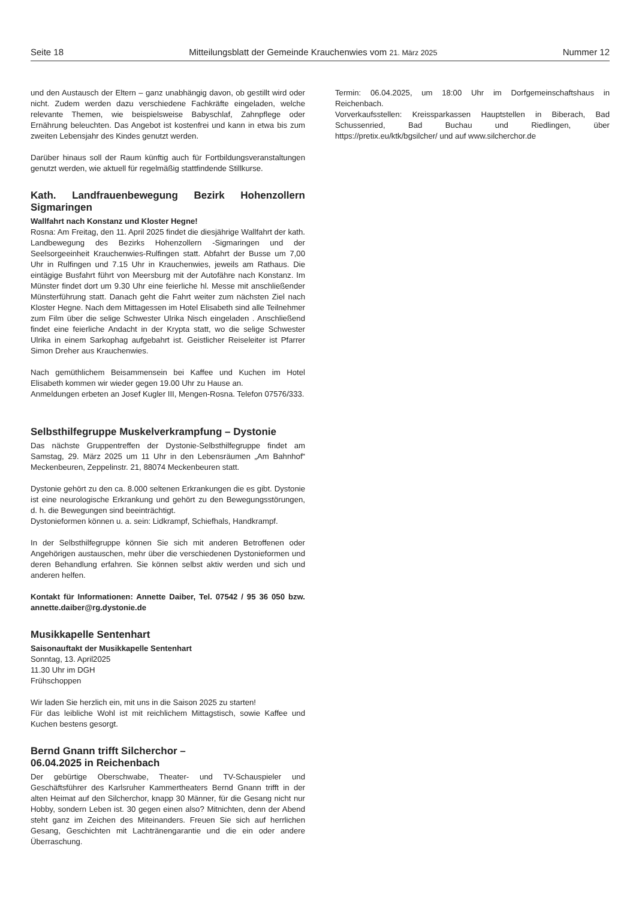Seite 18 Mitteilungsblatt der Gemeinde Krauchenwies vom 21. März 2025 Nummer 12
und den Austausch der Eltern – ganz unabhängig davon, ob gestillt wird oder nicht. Zudem werden dazu verschiedene Fachkräfte eingeladen, welche relevante Themen, wie beispielsweise Babyschlaf, Zahnpflege oder Ernährung beleuchten. Das Angebot ist kostenfrei und kann in etwa bis zum zweiten Lebensjahr des Kindes genutzt werden.
Darüber hinaus soll der Raum künftig auch für Fortbildungsveranstaltungen genutzt werden, wie aktuell für regelmäßig stattfindende Stillkurse.
Kath. Landfrauenbewegung Bezirk Hohenzollern Sigmaringen
Wallfahrt nach Konstanz und Kloster Hegne!
Rosna: Am Freitag, den 11. April 2025 findet die diesjährige Wallfahrt der kath. Landbewegung des Bezirks Hohenzollern -Sigmaringen und der Seelsorgeeinheit Krauchenwies-Rulfingen statt. Abfahrt der Busse um 7,00 Uhr in Rulfingen und 7.15 Uhr in Krauchenwies, jeweils am Rathaus. Die eintägige Busfahrt führt von Meersburg mit der Autofähre nach Konstanz. Im Münster findet dort um 9.30 Uhr eine feierliche hl. Messe mit anschließender Münsterführung statt. Danach geht die Fahrt weiter zum nächsten Ziel nach Kloster Hegne. Nach dem Mittagessen im Hotel Elisabeth sind alle Teilnehmer zum Film über die selige Schwester Ulrika Nisch eingeladen . Anschließend findet eine feierliche Andacht in der Krypta statt, wo die selige Schwester Ulrika in einem Sarkophag aufgebahrt ist. Geistlicher Reiseleiter ist Pfarrer Simon Dreher aus Krauchenwies.
Nach gemüthlichem Beisammensein bei Kaffee und Kuchen im Hotel Elisabeth kommen wir wieder gegen 19.00 Uhr zu Hause an.
Anmeldungen erbeten an Josef Kugler III, Mengen-Rosna. Telefon 07576/333.
Selbsthilfegruppe Muskelverkrampfung – Dystonie
Das nächste Gruppentreffen der Dystonie-Selbsthilfegruppe findet am Samstag, 29. März 2025 um 11 Uhr in den Lebensräumen „Am Bahnhof“ Meckenbeuren, Zeppelinstr. 21, 88074 Meckenbeuren statt.
Dystonie gehört zu den ca. 8.000 seltenen Erkrankungen die es gibt. Dystonie ist eine neurologische Erkrankung und gehört zu den Bewegungsstörungen, d. h. die Bewegungen sind beeinträchtigt.
Dystonieformen können u. a. sein: Lidkrampf, Schiefhals, Handkrampf.
In der Selbsthilfegruppe können Sie sich mit anderen Betroffenen oder Angehörigen austauschen, mehr über die verschiedenen Dystonieformen und deren Behandlung erfahren. Sie können selbst aktiv werden und sich und anderen helfen.
Kontakt für Informationen: Annette Daiber, Tel. 07542 / 95 36 050 bzw. annette.daiber@rg.dystonie.de
Musikkapelle Sentenhart
Saisonauftakt der Musikkapelle Sentenhart
Sonntag, 13. April2025
11.30 Uhr im DGH
Frühschoppen
Wir laden Sie herzlich ein, mit uns in die Saison 2025 zu starten!
Für das leibliche Wohl ist mit reichlichem Mittagstisch, sowie Kaffee und Kuchen bestens gesorgt.
Bernd Gnann trifft Silcherchor –
06.04.2025 in Reichenbach
Der gebürtige Oberschwabe, Theater- und TV-Schauspieler und Geschäftsführer des Karlsruher Kammertheaters Bernd Gnann trifft in der alten Heimat auf den Silcherchor, knapp 30 Männer, für die Gesang nicht nur Hobby, sondern Leben ist. 30 gegen einen also? Mitnichten, denn der Abend steht ganz im Zeichen des Miteinanders. Freuen Sie sich auf herrlichen Gesang, Geschichten mit Lachtränengarantie und die ein oder andere Überraschung.
Termin: 06.04.2025, um 18:00 Uhr im Dorfgemeinschaftshaus in Reichenbach.
Vorverkaufsstellen: Kreissparkassen Hauptstellen in Biberach, Bad Schussenried, Bad Buchau und Riedlingen, über https://pretix.eu/ktk/bgsilcher/ und auf www.silcherchor.de